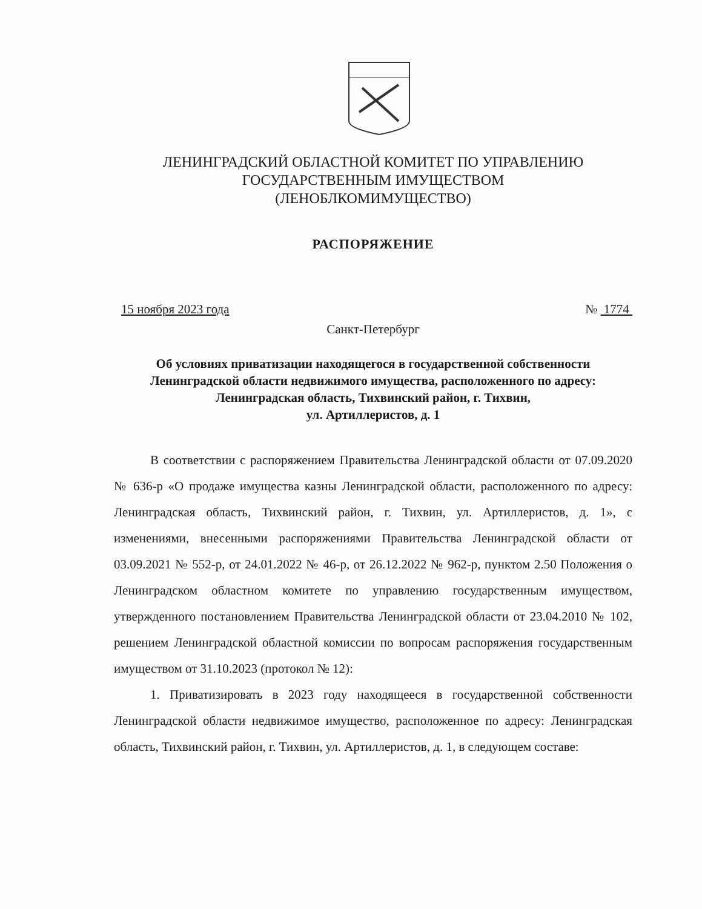ЛЕНИНГРАДСКИЙ ОБЛАСТНОЙ КОМИТЕТ ПО УПРАВЛЕНИЮ
ГОСУДАРСТВЕННЫМ ИМУЩЕСТВОМ
(ЛЕНОБЛКОМИМУЩЕСТВО)
РАСПОРЯЖЕНИЕ
15 ноября 2023 года № 1774
Санкт-Петербург
Об условиях приватизации находящегося в государственной собственности Ленинградской области недвижимого имущества, расположенного по адресу: Ленинградская область, Тихвинский район, г. Тихвин,
ул. Артиллеристов, д. 1
В соответствии с распоряжением Правительства Ленинградской области от 07.09.2020 № 636-р «О продаже имущества казны Ленинградской области, расположенного по адресу: Ленинградская область, Тихвинский район, г. Тихвин, ул. Артиллеристов, д. 1», с изменениями, внесенными распоряжениями Правительства Ленинградской области от 03.09.2021 № 552-р, от 24.01.2022 № 46-р, от 26.12.2022 № 962-р, пунктом 2.50 Положения о Ленинградском областном комитете по управлению государственным имуществом, утвержденного постановлением Правительства Ленинградской области от 23.04.2010 № 102, решением Ленинградской областной комиссии по вопросам распоряжения государственным имуществом от 31.10.2023 (протокол № 12):
1. Приватизировать в 2023 году находящееся в государственной собственности Ленинградской области недвижимое имущество, расположенное по адресу: Ленинградская область, Тихвинский район, г. Тихвин, ул. Артиллеристов, д. 1, в следующем составе: